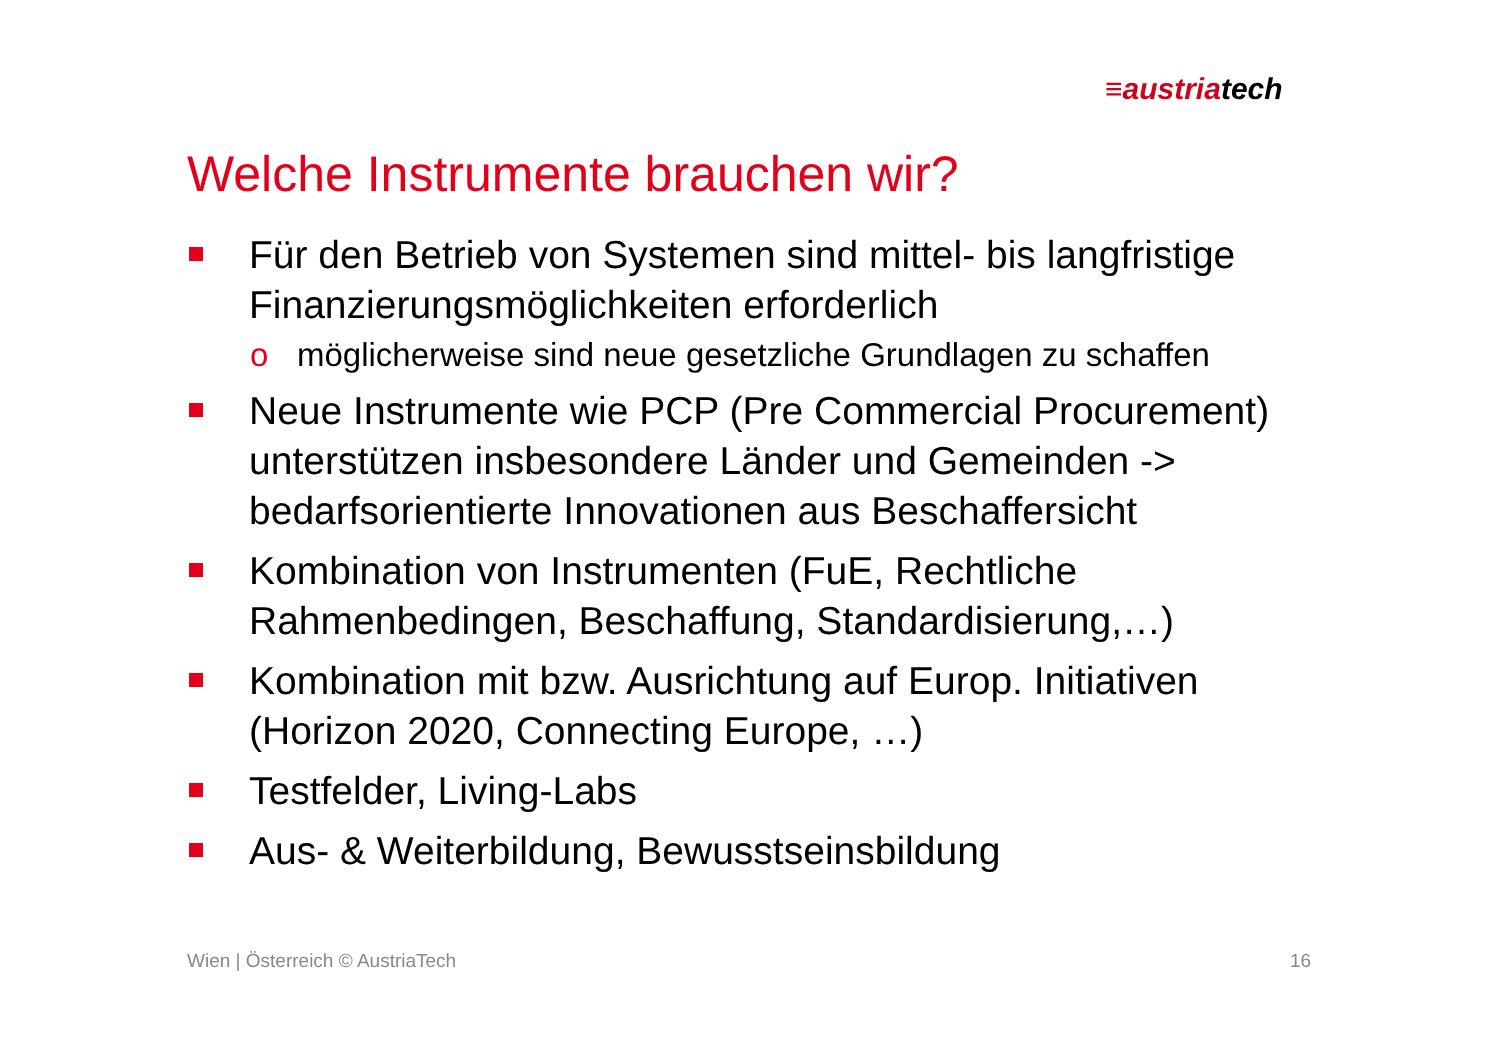≡austriatech
Welche Instrumente brauchen wir?
Für den Betrieb von Systemen sind mittel- bis langfristige Finanzierungsmöglichkeiten erforderlich
o möglicherweise sind neue gesetzliche Grundlagen zu schaffen
Neue Instrumente wie PCP (Pre Commercial Procurement) unterstützen insbesondere Länder und Gemeinden -> bedarfsorientierte Innovationen aus Beschaffersicht
Kombination von Instrumenten (FuE, Rechtliche Rahmenbedingen, Beschaffung, Standardisierung,…)
Kombination mit bzw. Ausrichtung auf Europ. Initiativen (Horizon 2020, Connecting Europe, …)
Testfelder, Living-Labs
Aus- & Weiterbildung, Bewusstseinsbildung
Wien | Österreich © AustriaTech
16